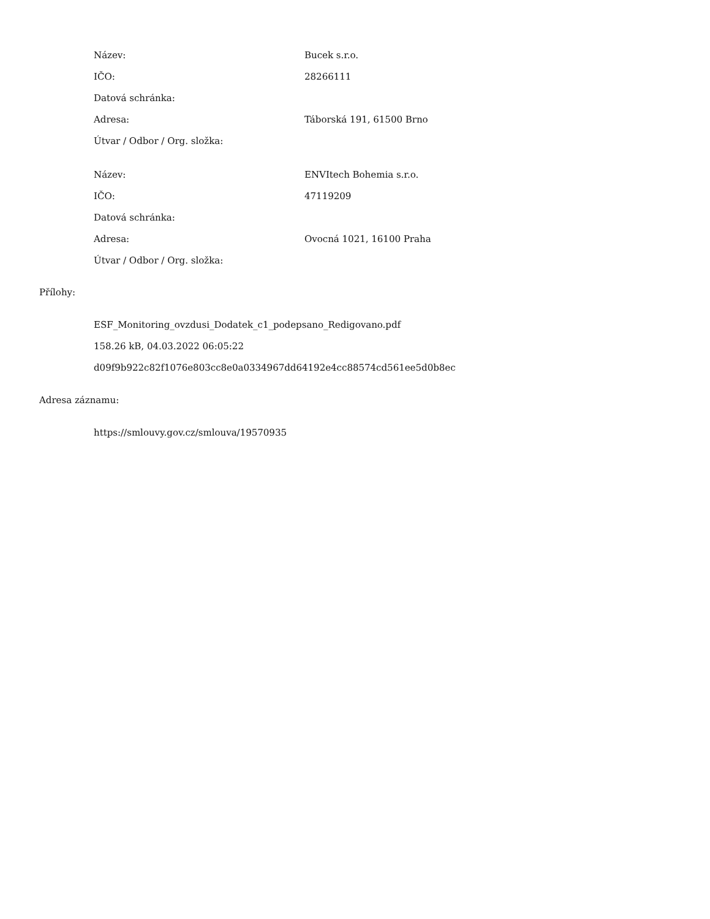| Název: | Bucek s.r.o. |
| IČO: | 28266111 |
| Datová schránka: | |
| Adresa: | Táborská 191, 61500 Brno |
| Útvar / Odbor / Org. složka: | |
| Název: | ENVItech Bohemia s.r.o. |
| IČO: | 47119209 |
| Datová schránka: | |
| Adresa: | Ovocná 1021, 16100 Praha |
| Útvar / Odbor / Org. složka: | |
Přílohy:
ESF_Monitoring_ovzdusi_Dodatek_c1_podepsano_Redigovano.pdf
158.26 kB, 04.03.2022 06:05:22
d09f9b922c82f1076e803cc8e0a0334967dd64192e4cc88574cd561ee5d0b8ec
Adresa záznamu:
https://smlouvy.gov.cz/smlouva/19570935